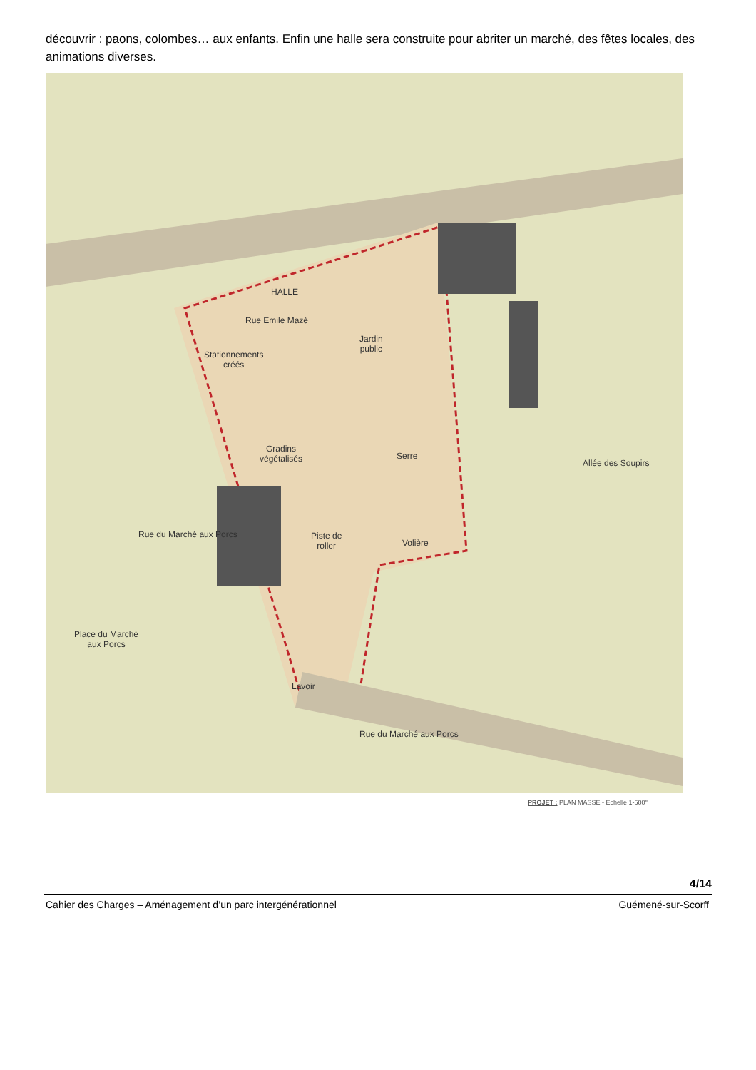découvrir : paons, colombes… aux enfants. Enfin une halle sera construite pour abriter un marché, des fêtes locales, des animations diverses.
Rue Emile Mazé
HALLE
Stationnements
créés
Jardin
public
Gradins
végétalisés
Serre
Piste de
roller
Volière
Allée des Soupirs
Rue du Marché aux Porcs
Place du Marché
aux Porcs
Lavoir
Rue du Marché aux Porcs
PROJET : PLAN MASSE - Echelle 1-500°
4/14
Cahier des Charges – Aménagement d’un parc intergénérationnel Guémené-sur-Scorff